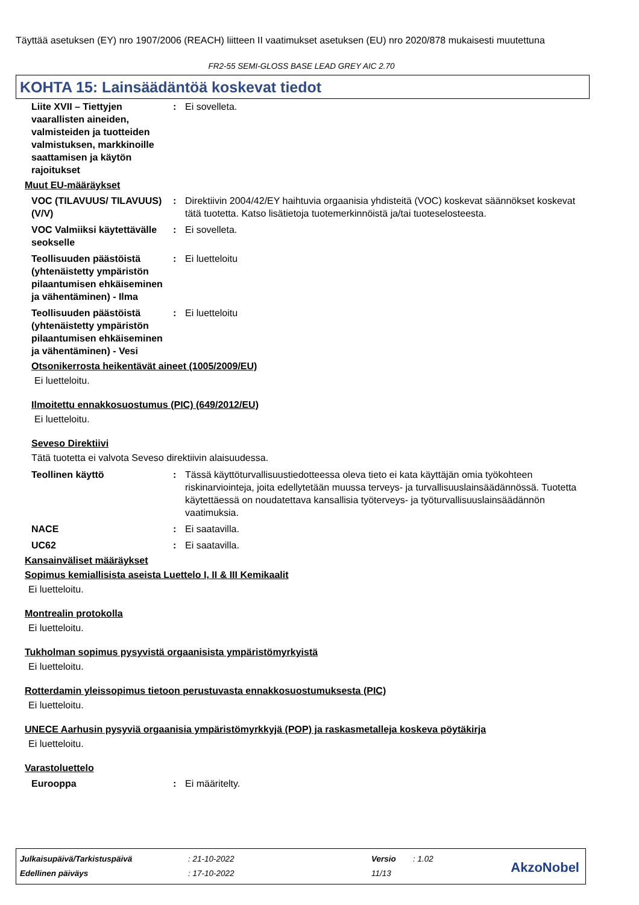Täyttää asetuksen (EY) nro 1907/2006 (REACH) liitteen II vaatimukset asetuksen (EU) nro 2020/878 mukaisesti muutettuna
FR2-55 SEMI-GLOSS BASE LEAD GREY AIC 2.70
KOHTA 15: Lainsäädäntöä koskevat tiedot
Liite XVII – Tiettyjen vaarallisten aineiden, valmisteiden ja tuotteiden valmistuksen, markkinoille saattamisen ja käytön rajoitukset
: Ei sovelleta.
Muut EU-määräykset
VOC (TILAVUUS/ TILAVUUS) (V/V)
: Direktiivin 2004/42/EY haihtuvia orgaanisia yhdisteitä (VOC) koskevat säännökset koskevat tätä tuotetta. Katso lisätietoja tuotemerkinnöistä ja/tai tuoteselosteesta.
VOC Valmiiksi käytettävälle seokselle
: Ei sovelleta.
Teollisuuden päästöistä (yhtenäistetty ympäristön pilaantumisen ehkäiseminen ja vähentäminen) - Ilma
: Ei luetteloitu
Teollisuuden päästöistä (yhtenäistetty ympäristön pilaantumisen ehkäiseminen ja vähentäminen) - Vesi
: Ei luetteloitu
Otsonikerrosta heikentävät aineet (1005/2009/EU)
Ei luetteloitu.
Ilmoitettu ennakkosuostumus (PIC) (649/2012/EU)
Ei luetteloitu.
Seveso Direktiivi
Tätä tuotetta ei valvota Seveso direktiivin alaisuudessa.
Teollinen käyttö : Tässä käyttöturvallisuustiedotteessa oleva tieto ei kata käyttäjän omia työkohteen riskinarviointeja, joita edellytetään muussa terveys- ja turvallisuuslainsäädännössä. Tuotetta käytettäessä on noudatettava kansallisia työterveys- ja työturvallisuuslainsäädännön vaatimuksia.
NACE : Ei saatavilla.
UC62 : Ei saatavilla.
Kansainväliset määräykset
Sopimus kemiallisista aseista Luettelo I, II & III Kemikaalit
Ei luetteloitu.
Montrealin protokolla
Ei luetteloitu.
Tukholman sopimus pysyvistä orgaanisista ympäristömyrkyistä
Ei luetteloitu.
Rotterdamin yleissopimus tietoon perustuvasta ennakkosuostumuksesta (PIC)
Ei luetteloitu.
UNECE Aarhusin pysyviä orgaanisia ympäristömyrkkyjä (POP) ja raskasmetalleja koskeva pöytäkirja
Ei luetteloitu.
Varastoluettelo
Eurooppa : Ei määritelty.
| Julkaisupäivä/Tarkistuspäivä | : 21-10-2022 | Versio | : 1.02 |
| Edellinen päiväys | : 17-10-2022 | 11/13 | |
AkzoNobel